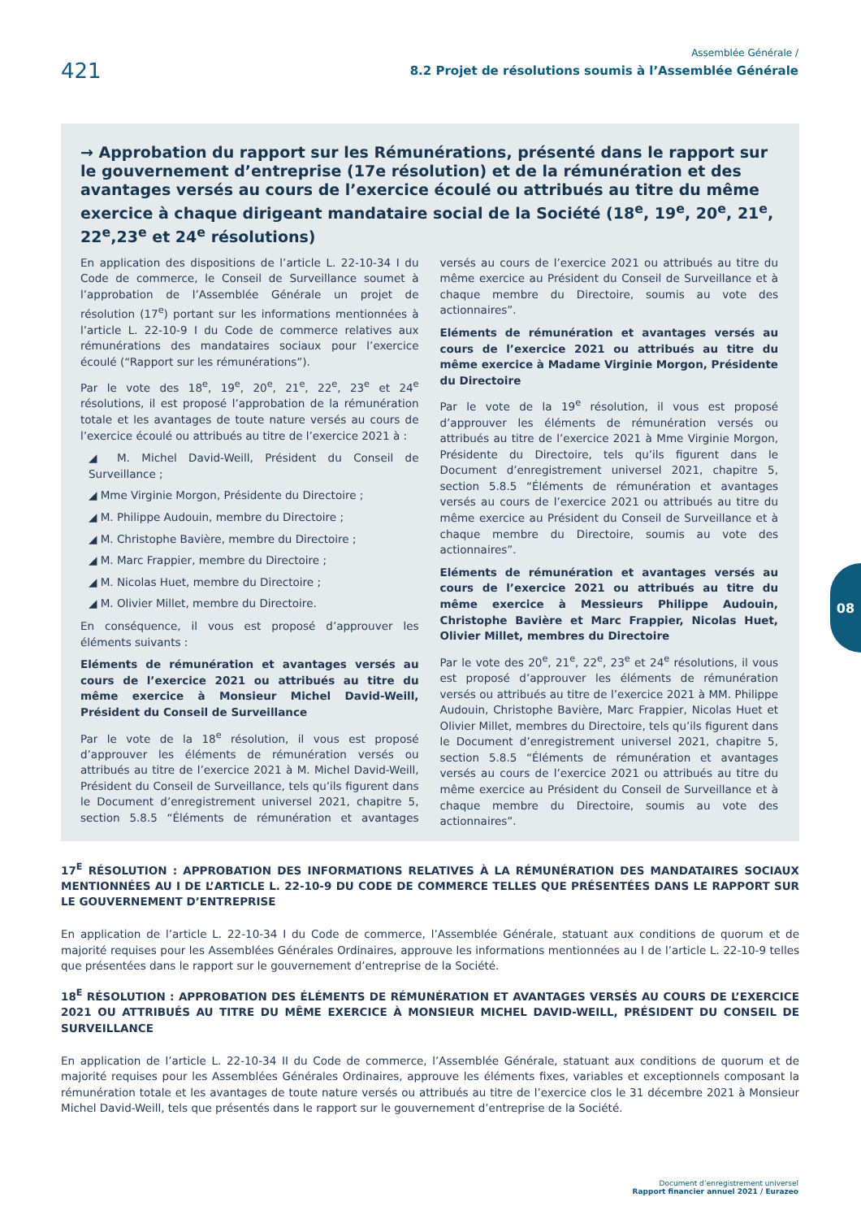421
Assemblée Générale /
8.2 Projet de résolutions soumis à l’Assemblée Générale
→ Approbation du rapport sur les Rémunérations, présenté dans le rapport sur le gouvernement d’entreprise (17e résolution) et de la rémunération et des avantages versés au cours de l’exercice écoulé ou attribués au titre du même exercice à chaque dirigeant mandataire social de la Société (18<sup>e</sup>, 19<sup>e</sup>, 20<sup>e</sup>, 21<sup>e</sup>, 22<sup>e</sup>,23<sup>e</sup> et 24<sup>e</sup> résolutions)
En application des dispositions de l’article L. 22-10-34 I du Code de commerce, le Conseil de Surveillance soumet à l’approbation de l’Assemblée Générale un projet de résolution (17<sup>e</sup>) portant sur les informations mentionnées à l’article L. 22-10-9 I du Code de commerce relatives aux rémunérations des mandataires sociaux pour l’exercice écoulé (“Rapport sur les rémunérations”).
Par le vote des 18<sup>e</sup>, 19<sup>e</sup>, 20<sup>e</sup>, 21<sup>e</sup>, 22<sup>e</sup>, 23<sup>e</sup> et 24<sup>e</sup> résolutions, il est proposé l’approbation de la rémunération totale et les avantages de toute nature versés au cours de l’exercice écoulé ou attribués au titre de l’exercice 2021 à :
◢ M. Michel David-Weill, Président du Conseil de Surveillance ;
◢ Mme Virginie Morgon, Présidente du Directoire ;
◢ M. Philippe Audouin, membre du Directoire ;
◢ M. Christophe Bavière, membre du Directoire ;
◢ M. Marc Frappier, membre du Directoire ;
◢ M. Nicolas Huet, membre du Directoire ;
◢ M. Olivier Millet, membre du Directoire.
En conséquence, il vous est proposé d’approuver les éléments suivants :
Eléments de rémunération et avantages versés au cours de l’exercice 2021 ou attribués au titre du même exercice à Monsieur Michel David-Weill, Président du Conseil de Surveillance
Par le vote de la 18<sup>e</sup> résolution, il vous est proposé d’approuver les éléments de rémunération versés ou attribués au titre de l’exercice 2021 à M. Michel David-Weill, Président du Conseil de Surveillance, tels qu’ils figurent dans le Document d’enregistrement universel 2021, chapitre 5, section 5.8.5 “Éléments de rémunération et avantages versés au cours de l’exercice 2021 ou attribués au titre du même exercice au Président du Conseil de Surveillance et à chaque membre du Directoire, soumis au vote des actionnaires”.
Eléments de rémunération et avantages versés au cours de l’exercice 2021 ou attribués au titre du même exercice à Madame Virginie Morgon, Présidente du Directoire
Par le vote de la 19<sup>e</sup> résolution, il vous est proposé d’approuver les éléments de rémunération versés ou attribués au titre de l’exercice 2021 à Mme Virginie Morgon, Présidente du Directoire, tels qu’ils figurent dans le Document d’enregistrement universel 2021, chapitre 5, section 5.8.5 “Éléments de rémunération et avantages versés au cours de l’exercice 2021 ou attribués au titre du même exercice au Président du Conseil de Surveillance et à chaque membre du Directoire, soumis au vote des actionnaires”.
Eléments de rémunération et avantages versés au cours de l’exercice 2021 ou attribués au titre du même exercice à Messieurs Philippe Audouin, Christophe Bavière et Marc Frappier, Nicolas Huet, Olivier Millet, membres du Directoire
Par le vote des 20<sup>e</sup>, 21<sup>e</sup>, 22<sup>e</sup>, 23<sup>e</sup> et 24<sup>e</sup> résolutions, il vous est proposé d’approuver les éléments de rémunération versés ou attribués au titre de l’exercice 2021 à MM. Philippe Audouin, Christophe Bavière, Marc Frappier, Nicolas Huet et Olivier Millet, membres du Directoire, tels qu’ils figurent dans le Document d’enregistrement universel 2021, chapitre 5, section 5.8.5 “Éléments de rémunération et avantages versés au cours de l’exercice 2021 ou attribués au titre du même exercice au Président du Conseil de Surveillance et à chaque membre du Directoire, soumis au vote des actionnaires”.
17<sup>E</sup> RÉSOLUTION : APPROBATION DES INFORMATIONS RELATIVES À LA RÉMUNÉRATION DES MANDATAIRES SOCIAUX MENTIONNÉES AU I DE L’ARTICLE L. 22-10-9 DU CODE DE COMMERCE TELLES QUE PRÉSENTÉES DANS LE RAPPORT SUR LE GOUVERNEMENT D’ENTREPRISE
En application de l’article L. 22-10-34 I du Code de commerce, l’Assemblée Générale, statuant aux conditions de quorum et de majorité requises pour les Assemblées Générales Ordinaires, approuve les informations mentionnées au I de l’article L. 22-10-9 telles que présentées dans le rapport sur le gouvernement d’entreprise de la Société.
18<sup>E</sup> RÉSOLUTION : APPROBATION DES ÉLÉMENTS DE RÉMUNÉRATION ET AVANTAGES VERSÉS AU COURS DE L’EXERCICE 2021 OU ATTRIBUÉS AU TITRE DU MÊME EXERCICE À MONSIEUR MICHEL DAVID-WEILL, PRÉSIDENT DU CONSEIL DE SURVEILLANCE
En application de l’article L. 22-10-34 II du Code de commerce, l’Assemblée Générale, statuant aux conditions de quorum et de majorité requises pour les Assemblées Générales Ordinaires, approuve les éléments fixes, variables et exceptionnels composant la rémunération totale et les avantages de toute nature versés ou attribués au titre de l’exercice clos le 31 décembre 2021 à Monsieur Michel David-Weill, tels que présentés dans le rapport sur le gouvernement d’entreprise de la Société.
08
Document d’enregistrement universel
Rapport financier annuel 2021 / Eurazeo